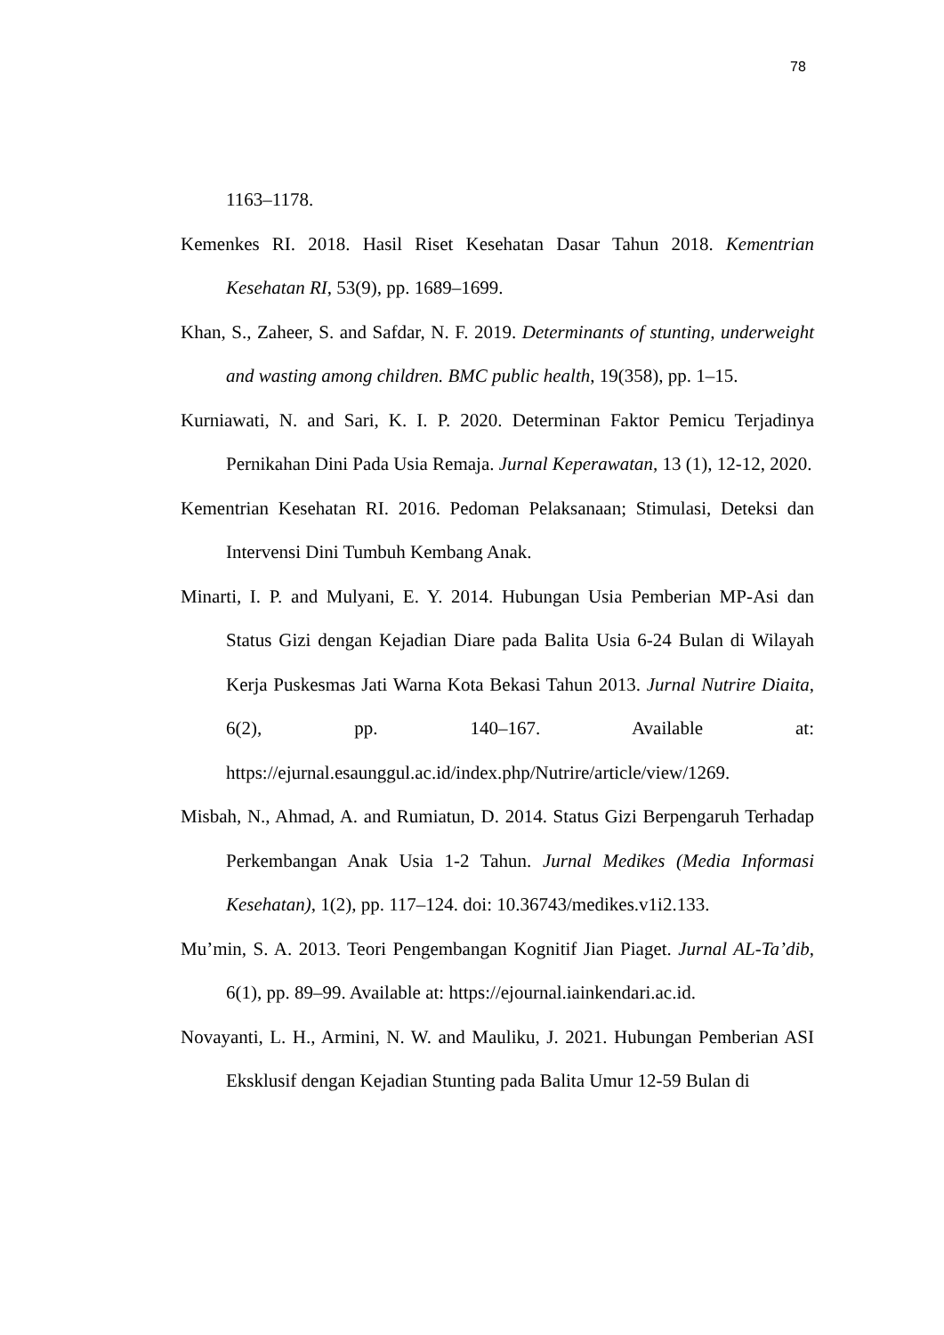78
1163–1178.
Kemenkes RI. 2018. Hasil Riset Kesehatan Dasar Tahun 2018. Kementrian Kesehatan RI, 53(9), pp. 1689–1699.
Khan, S., Zaheer, S. and Safdar, N. F. 2019. Determinants of stunting, underweight and wasting among children. BMC public health, 19(358), pp. 1–15.
Kurniawati, N. and Sari, K. I. P. 2020. Determinan Faktor Pemicu Terjadinya Pernikahan Dini Pada Usia Remaja. Jurnal Keperawatan, 13 (1), 12-12, 2020.
Kementrian Kesehatan RI. 2016. Pedoman Pelaksanaan; Stimulasi, Deteksi dan Intervensi Dini Tumbuh Kembang Anak.
Minarti, I. P. and Mulyani, E. Y. 2014. Hubungan Usia Pemberian MP-Asi dan Status Gizi dengan Kejadian Diare pada Balita Usia 6-24 Bulan di Wilayah Kerja Puskesmas Jati Warna Kota Bekasi Tahun 2013. Jurnal Nutrire Diaita, 6(2), pp. 140–167. Available at: https://ejurnal.esaunggul.ac.id/index.php/Nutrire/article/view/1269.
Misbah, N., Ahmad, A. and Rumiatun, D. 2014. Status Gizi Berpengaruh Terhadap Perkembangan Anak Usia 1-2 Tahun. Jurnal Medikes (Media Informasi Kesehatan), 1(2), pp. 117–124. doi: 10.36743/medikes.v1i2.133.
Mu’min, S. A. 2013. Teori Pengembangan Kognitif Jian Piaget. Jurnal AL-Ta’dib, 6(1), pp. 89–99. Available at: https://ejournal.iainkendari.ac.id.
Novayanti, L. H., Armini, N. W. and Mauliku, J. 2021. Hubungan Pemberian ASI Eksklusif dengan Kejadian Stunting pada Balita Umur 12-59 Bulan di